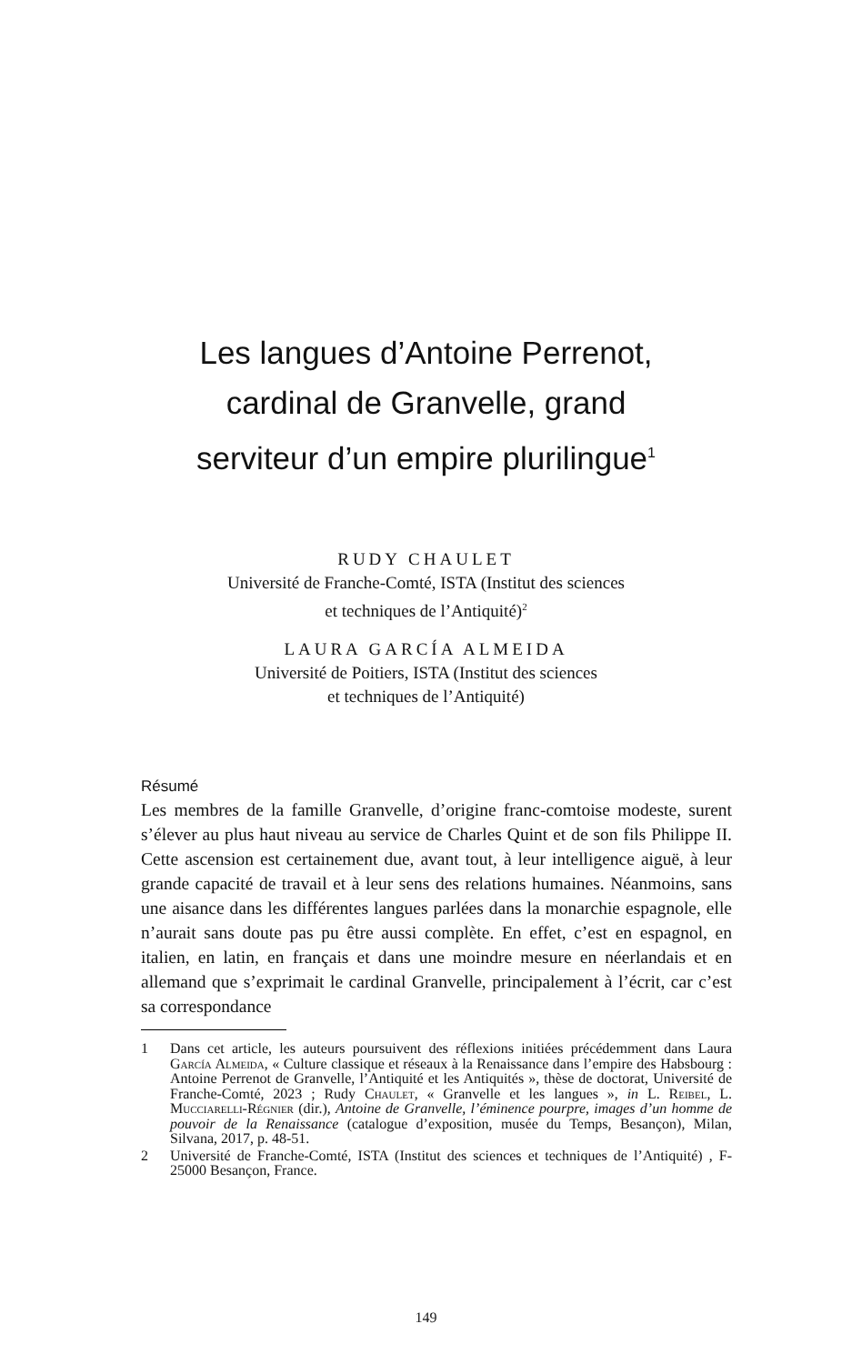Les langues d’Antoine Perrenot,
cardinal de Granvelle, grand
serviteur d’un empire plurilingue<sup>1</sup>
RUDY CHAULET
Université de Franche-Comté, ISTA (Institut des sciences
et techniques de l’Antiquité)<sup>2</sup>
LAURA GARCÍA ALMEIDA
Université de Poitiers, ISTA (Institut des sciences
et techniques de l’Antiquité)
Résumé
Les membres de la famille Granvelle, d’origine franc-comtoise modeste, surent s’élever au plus haut niveau au service de Charles Quint et de son fils Philippe II. Cette ascension est certainement due, avant tout, à leur intelligence aiguë, à leur grande capacité de travail et à leur sens des relations humaines. Néanmoins, sans une aisance dans les différentes langues parlées dans la monarchie espagnole, elle n’aurait sans doute pas pu être aussi complète. En effet, c’est en espagnol, en italien, en latin, en français et dans une moindre mesure en néerlandais et en allemand que s’exprimait le cardinal Granvelle, principalement à l’écrit, car c’est sa correspondance
1 Dans cet article, les auteurs poursuivent des réflexions initiées précédemment dans Laura García Almeida, « Culture classique et réseaux à la Renaissance dans l’empire des Habsbourg : Antoine Perrenot de Granvelle, l’Antiquité et les Antiquités », thèse de doctorat, Université de Franche-Comté, 2023 ; Rudy Chaulet, « Granvelle et les langues », in L. Reibel, L. Mucciarelli-Régnier (dir.), Antoine de Granvelle, l’éminence pourpre, images d’un homme de pouvoir de la Renaissance (catalogue d’exposition, musée du Temps, Besançon), Milan, Silvana, 2017, p. 48-51.
2 Université de Franche-Comté, ISTA (Institut des sciences et techniques de l’Antiquité) , F-25000 Besançon, France.
149